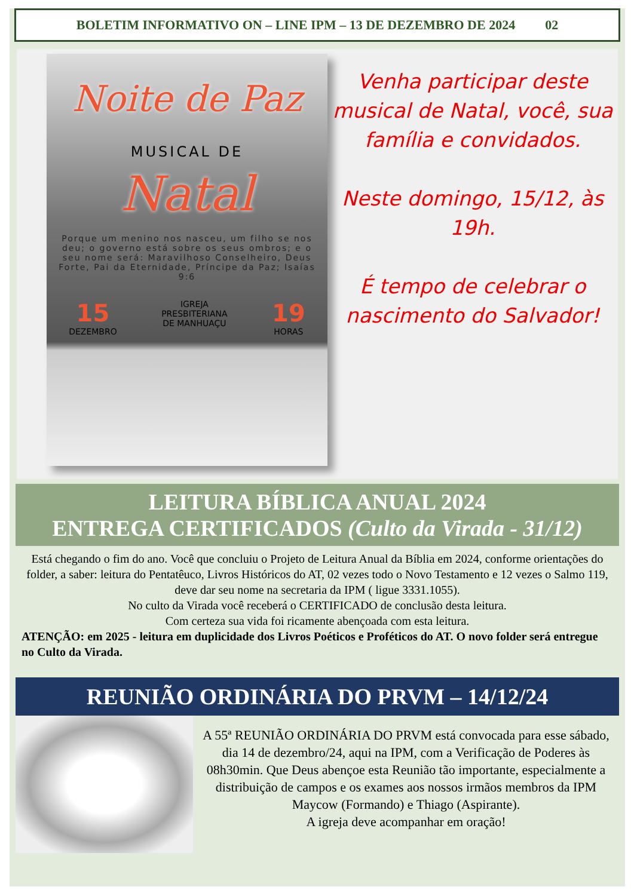BOLETIM INFORMATIVO ON – LINE IPM – 13 DE DEZEMBRO DE 2024 02
Noite de Paz
MUSICAL DE
Natal
Porque um menino nos nasceu, um filho se nos deu; o governo está sobre os seus ombros; e o seu nome será: Maravilhoso Conselheiro, Deus Forte, Pai da Eternidade, Príncipe da Paz; Isaías 9:6
15
DEZEMBRO
IGREJA
PRESBITERIANA
DE MANHUAÇU
19
HORAS
Venha participar deste musical de Natal, você, sua família e convidados.
Neste domingo, 15/12, às 19h.
É tempo de celebrar o nascimento do Salvador!
LEITURA BÍBLICA ANUAL 2024
ENTREGA CERTIFICADOS (Culto da Virada - 31/12)
Está chegando o fim do ano. Você que concluiu o Projeto de Leitura Anual da Bíblia em 2024, conforme orientações do folder, a saber: leitura do Pentatêuco, Livros Históricos do AT, 02 vezes todo o Novo Testamento e 12 vezes o Salmo 119, deve dar seu nome na secretaria da IPM ( ligue 3331.1055).
No culto da Virada você receberá o CERTIFICADO de conclusão desta leitura.
Com certeza sua vida foi ricamente abençoada com esta leitura.
ATENÇÃO: em 2025 - leitura em duplicidade dos Livros Poéticos e Proféticos do AT. O novo folder será entregue no Culto da Virada.
REUNIÃO ORDINÁRIA DO PRVM – 14/12/24
A 55ª REUNIÃO ORDINÁRIA DO PRVM está convocada para esse sábado, dia 14 de dezembro/24, aqui na IPM, com a Verificação de Poderes às 08h30min. Que Deus abençoe esta Reunião tão importante, especialmente a distribuição de campos e os exames aos nossos irmãos membros da IPM Maycow (Formando) e Thiago (Aspirante).
A igreja deve acompanhar em oração!